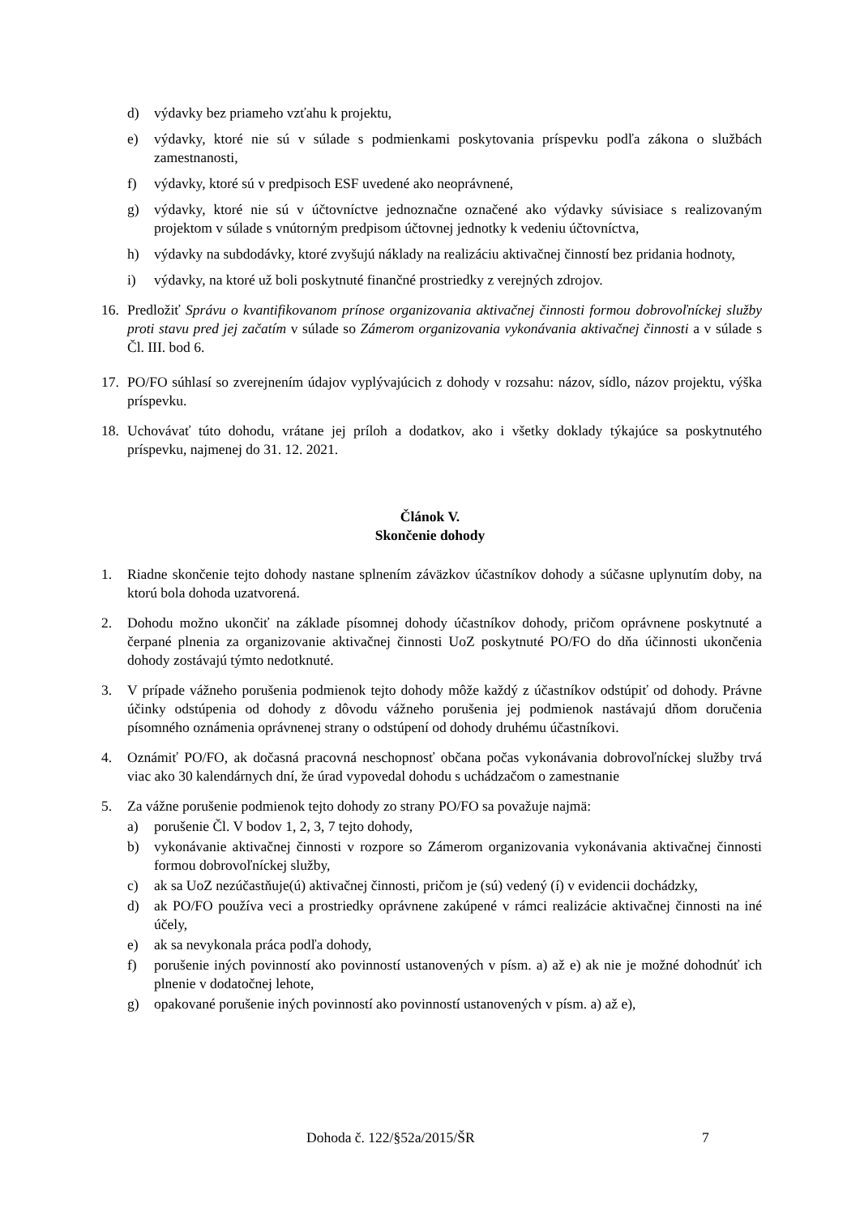d) výdavky bez priameho vzťahu k projektu,
e) výdavky, ktoré nie sú v súlade s podmienkami poskytovania príspevku podľa zákona o službách zamestnanosti,
f) výdavky, ktoré sú v predpisoch ESF uvedené ako neoprávnené,
g) výdavky, ktoré nie sú v účtovníctve jednoznačne označené ako výdavky súvisiace s realizovaným projektom v súlade s vnútorným predpisom účtovnej jednotky k vedeniu účtovníctva,
h) výdavky na subdodávky, ktoré zvyšujú náklady na realizáciu aktivačnej činností bez pridania hodnoty,
i) výdavky, na ktoré už boli poskytnuté finančné prostriedky z verejných zdrojov.
16. Predložiť Správu o kvantifikovanom prínose organizovania aktivačnej činnosti formou dobrovoľníckej služby proti stavu pred jej začatím v súlade so Zámerom organizovania vykonávania aktivačnej činnosti a v súlade s Čl. III. bod 6.
17. PO/FO súhlasí so zverejnením údajov vyplývajúcich z dohody v rozsahu: názov, sídlo, názov projektu, výška príspevku.
18. Uchovávať túto dohodu, vrátane jej príloh a dodatkov, ako i všetky doklady týkajúce sa poskytnutého príspevku, najmenej do 31. 12. 2021.
Článok V.
Skončenie dohody
1. Riadne skončenie tejto dohody nastane splnením záväzkov účastníkov dohody a súčasne uplynutím doby, na ktorú bola dohoda uzatvorená.
2. Dohodu možno ukončiť na základe písomnej dohody účastníkov dohody, pričom oprávnene poskytnuté a čerpané plnenia za organizovanie aktivačnej činnosti UoZ poskytnuté PO/FO do dňa účinnosti ukončenia dohody zostávajú týmto nedotknuté.
3. V prípade vážneho porušenia podmienok tejto dohody môže každý z účastníkov odstúpiť od dohody. Právne účinky odstúpenia od dohody z dôvodu vážneho porušenia jej podmienok nastávajú dňom doručenia písomného oznámenia oprávnenej strany o odstúpení od dohody druhému účastníkovi.
4. Oznámiť PO/FO, ak dočasná pracovná neschopnosť občana počas vykonávania dobrovoľníckej služby trvá viac ako 30 kalendárnych dní, že úrad vypovedal dohodu s uchádzačom o zamestnanie
5. Za vážne porušenie podmienok tejto dohody zo strany PO/FO sa považuje najmä:
a) porušenie Čl. V bodov 1, 2, 3, 7 tejto dohody,
b) vykonávanie aktivačnej činnosti v rozpore so Zámerom organizovania vykonávania aktivačnej činnosti formou dobrovoľníckej služby,
c) ak sa UoZ nezúčastňuje(ú) aktivačnej činnosti, pričom je (sú) vedený (í) v evidencii dochádzky,
d) ak PO/FO používa veci a prostriedky oprávnene zakúpené v rámci realizácie aktivačnej činnosti na iné účely,
e) ak sa nevykonala práca podľa dohody,
f) porušenie iných povinností ako povinností ustanovených v písm. a) až e) ak nie je možné dohodnúť ich plnenie v dodatočnej lehote,
g) opakované porušenie iných povinností ako povinností ustanovených v písm. a) až e),
Dohoda č. 122/§52a/2015/ŠR 7